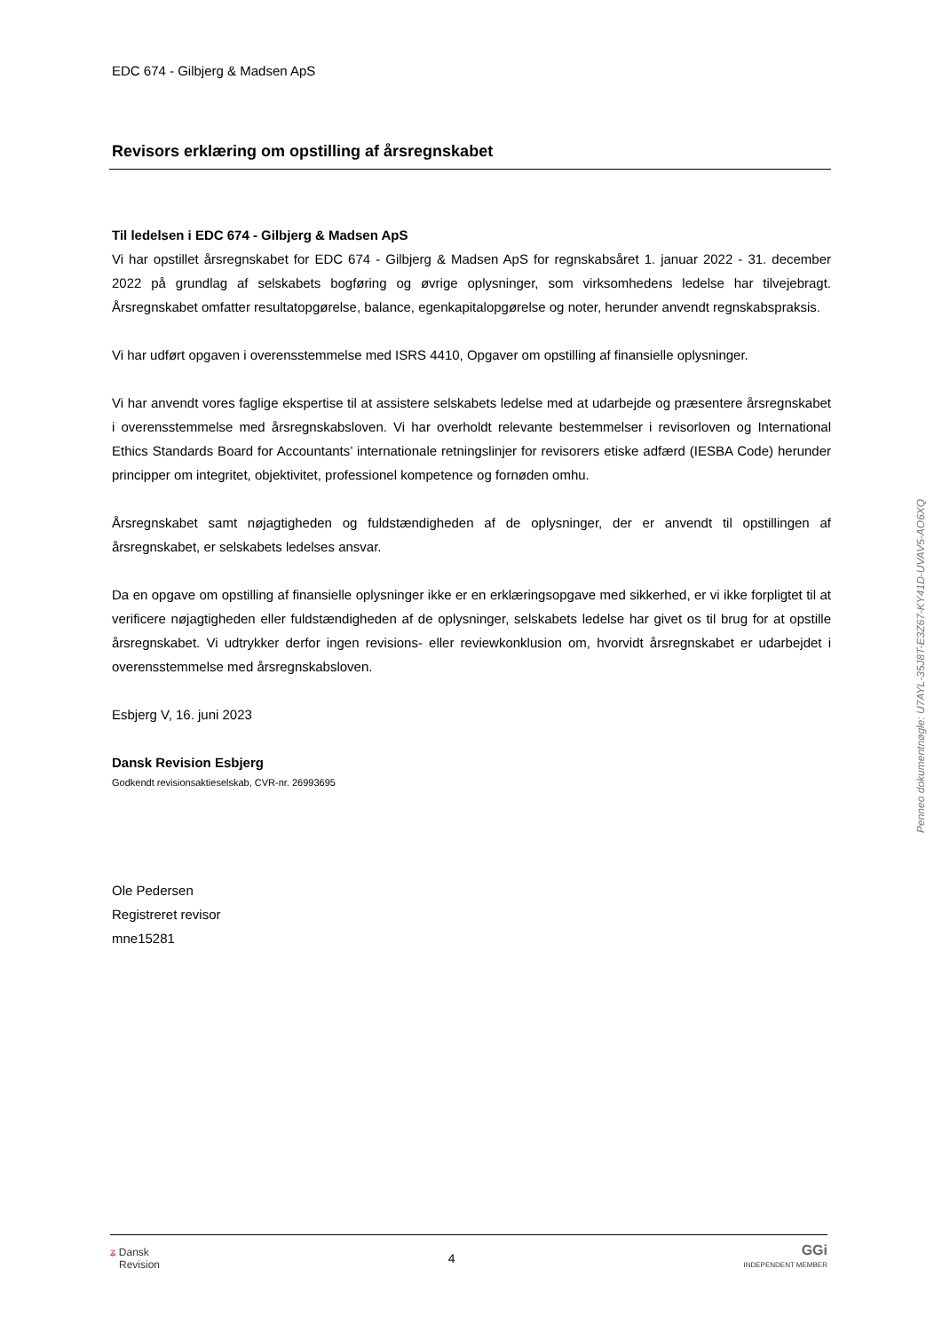EDC 674 - Gilbjerg & Madsen ApS
Revisors erklæring om opstilling af årsregnskabet
Til ledelsen i EDC 674 - Gilbjerg & Madsen ApS
Vi har opstillet årsregnskabet for EDC 674 - Gilbjerg & Madsen ApS for regnskabsåret 1. januar 2022 - 31. december 2022 på grundlag af selskabets bogføring og øvrige oplysninger, som virksomhedens ledelse har tilvejebragt. Årsregnskabet omfatter resultatopgørelse, balance, egenkapitalopgørelse og noter, herunder anvendt regnskabspraksis.
Vi har udført opgaven i overensstemmelse med ISRS 4410, Opgaver om opstilling af finansielle oplysninger.
Vi har anvendt vores faglige ekspertise til at assistere selskabets ledelse med at udarbejde og præsentere årsregnskabet i overensstemmelse med årsregnskabsloven. Vi har overholdt relevante bestemmelser i revisorloven og International Ethics Standards Board for Accountants’ internationale retningslinjer for revisorers etiske adfærd (IESBA Code) herunder principper om integritet, objektivitet, professionel kompetence og fornøden omhu.
Årsregnskabet samt nøjagtigheden og fuldstændigheden af de oplysninger, der er anvendt til opstillingen af årsregnskabet, er selskabets ledelses ansvar.
Da en opgave om opstilling af finansielle oplysninger ikke er en erklæringsopgave med sikkerhed, er vi ikke forpligtet til at verificere nøjagtigheden eller fuldstændigheden af de oplysninger, selskabets ledelse har givet os til brug for at opstille årsregnskabet. Vi udtrykker derfor ingen revisions- eller reviewkonklusion om, hvorvidt årsregnskabet er udarbejdet i overensstemmelse med årsregnskabsloven.
Esbjerg V, 16. juni 2023
Dansk Revision Esbjerg
Godkendt revisionsaktieselskab, CVR-nr. 26993695
Ole Pedersen
Registreret revisor
mne15281
Penneo dokumentnøgle: U7AYL-35J8T-E3Z67-KY41D-UVAV5-AO6XQ
ʑ Dansk
Revision
4
GGi
INDEPENDENT MEMBER